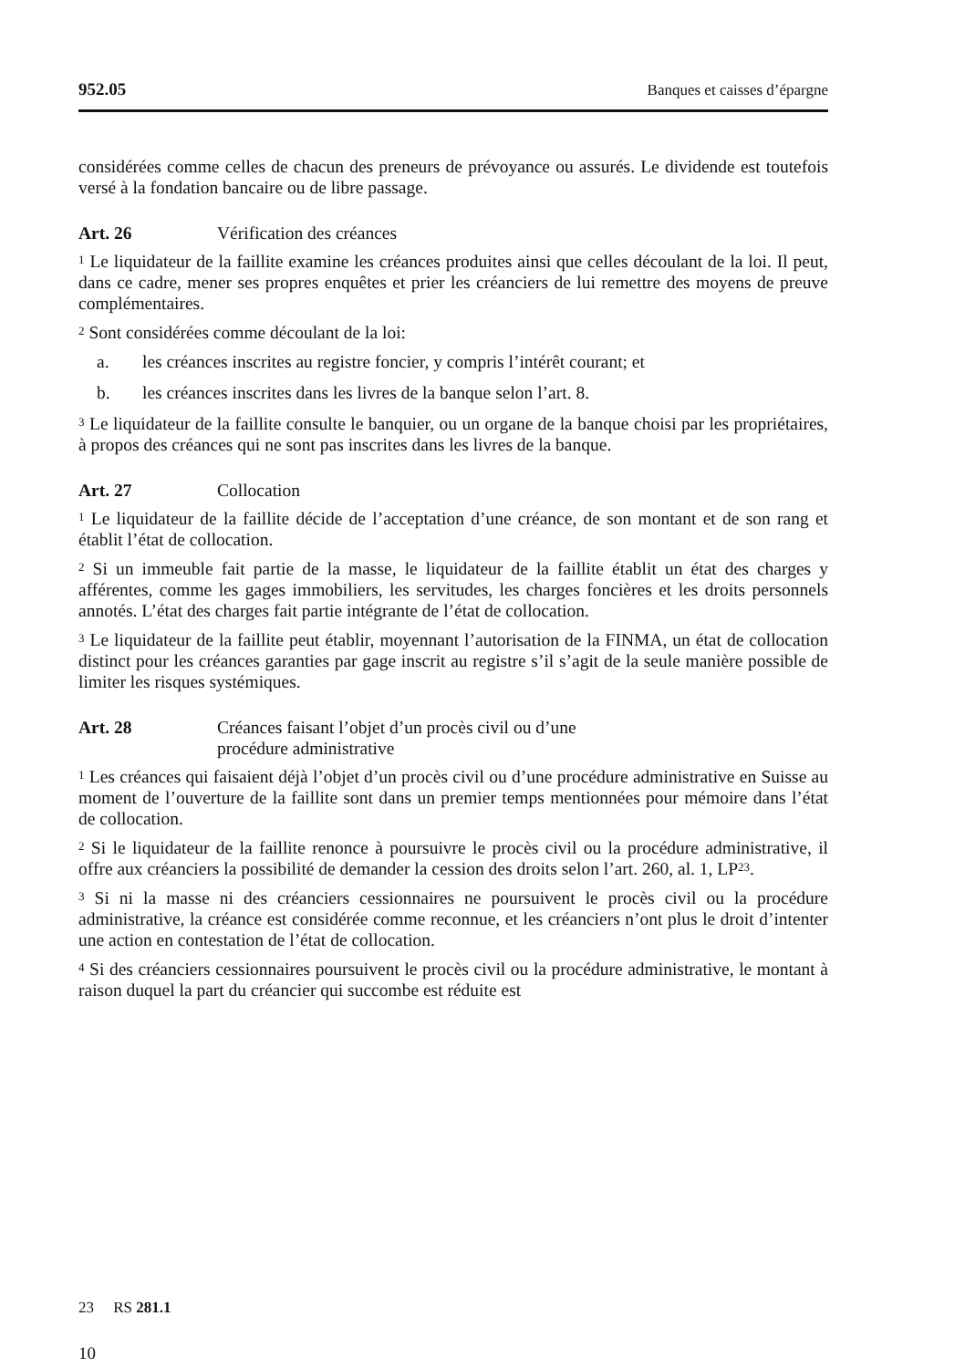952.05 Banques et caisses d’épargne
considérées comme celles de chacun des preneurs de prévoyance ou assurés. Le dividende est toutefois versé à la fondation bancaire ou de libre passage.
Art. 26 Vérification des créances
<sup>1</sup> Le liquidateur de la faillite examine les créances produites ainsi que celles découlant de la loi. Il peut, dans ce cadre, mener ses propres enquêtes et prier les créanciers de lui remettre des moyens de preuve complémentaires.
<sup>2</sup> Sont considérées comme découlant de la loi:
a. les créances inscrites au registre foncier, y compris l’intérêt courant; et
b. les créances inscrites dans les livres de la banque selon l’art. 8.
<sup>3</sup> Le liquidateur de la faillite consulte le banquier, ou un organe de la banque choisi par les propriétaires, à propos des créances qui ne sont pas inscrites dans les livres de la banque.
Art. 27 Collocation
<sup>1</sup> Le liquidateur de la faillite décide de l’acceptation d’une créance, de son montant et de son rang et établit l’état de collocation.
<sup>2</sup> Si un immeuble fait partie de la masse, le liquidateur de la faillite établit un état des charges y afférentes, comme les gages immobiliers, les servitudes, les charges foncières et les droits personnels annotés. L’état des charges fait partie intégrante de l’état de collocation.
<sup>3</sup> Le liquidateur de la faillite peut établir, moyennant l’autorisation de la FINMA, un état de collocation distinct pour les créances garanties par gage inscrit au registre s’il s’agit de la seule manière possible de limiter les risques systémiques.
Art. 28 Créances faisant l’objet d’un procès civil ou d’une
procédure administrative
<sup>1</sup> Les créances qui faisaient déjà l’objet d’un procès civil ou d’une procédure administrative en Suisse au moment de l’ouverture de la faillite sont dans un premier temps mentionnées pour mémoire dans l’état de collocation.
<sup>2</sup> Si le liquidateur de la faillite renonce à poursuivre le procès civil ou la procédure administrative, il offre aux créanciers la possibilité de demander la cession des droits selon l’art. 260, al. 1, LP<sup>23</sup>.
<sup>3</sup> Si ni la masse ni des créanciers cessionnaires ne poursuivent le procès civil ou la procédure administrative, la créance est considérée comme reconnue, et les créanciers n’ont plus le droit d’intenter une action en contestation de l’état de collocation.
<sup>4</sup> Si des créanciers cessionnaires poursuivent le procès civil ou la procédure administrative, le montant à raison duquel la part du créancier qui succombe est réduite est
23 RS 281.1
10